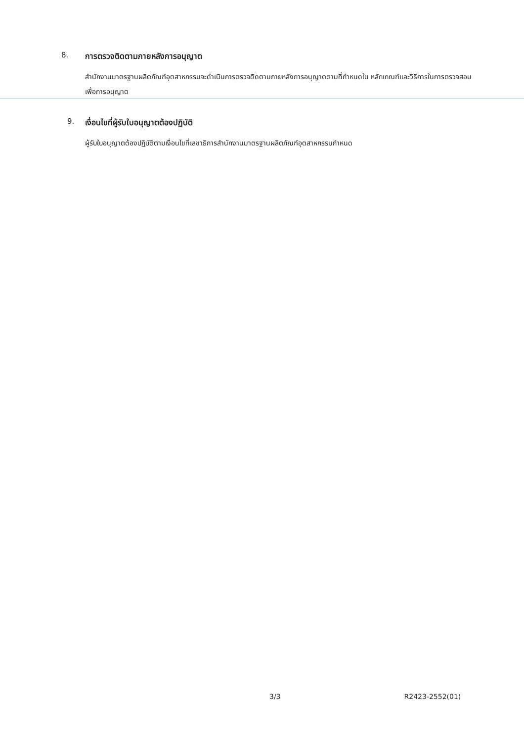8. การตรวจติดตามภายหลังการอนุญาต
สำนักงานมาตรฐานผลิตภัณฑ์อุตสาหกรรมจะดำเนินการตรวจติดตามภายหลังการอนุญาตตามที่กำหนดใน หลักเกณฑ์และวิธีการในการตรวจสอบเพื่อการอนุญาต
9. เงื่อนไขที่ผู้รับใบอนุญาตต้องปฏิบัติ
ผู้รับใบอนุญาตต้องปฏิบัติตามเงื่อนไขที่เลขาธิการสำนักงานมาตรฐานผลิตภัณฑ์อุตสาหกรรมกำหนด
3/3 R2423-2552(01)